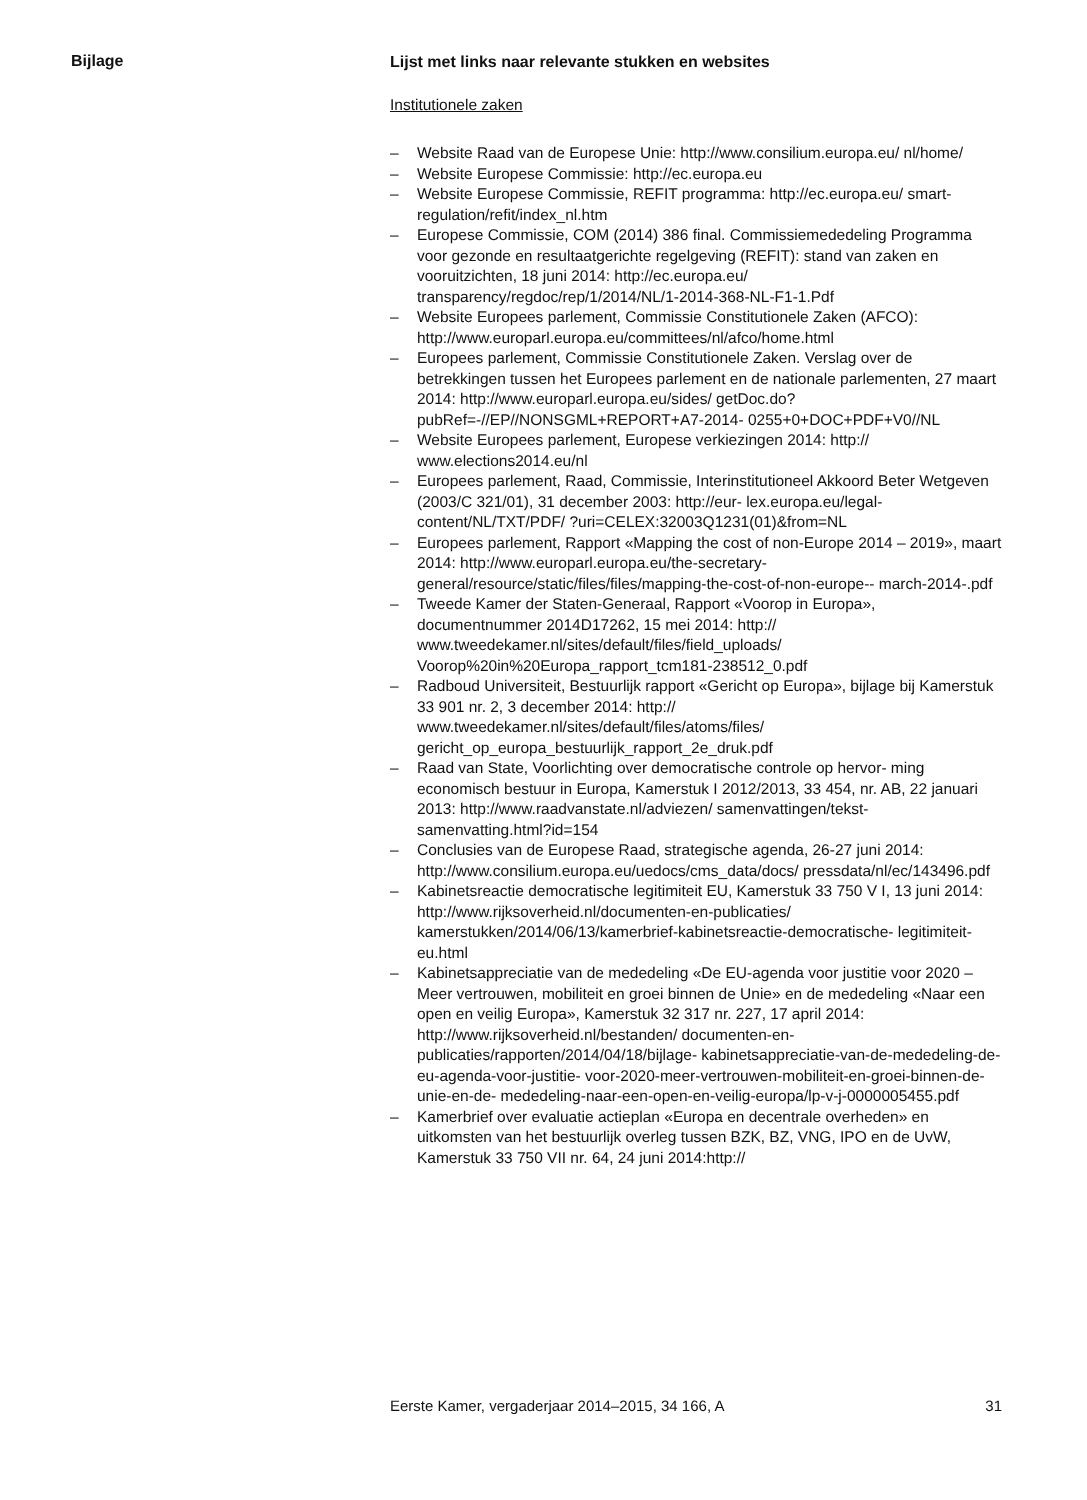Bijlage
Lijst met links naar relevante stukken en websites
Institutionele zaken
– Website Raad van de Europese Unie: http://www.consilium.europa.eu/ nl/home/
– Website Europese Commissie: http://ec.europa.eu
– Website Europese Commissie, REFIT programma: http://ec.europa.eu/ smart-regulation/refit/index_nl.htm
– Europese Commissie, COM (2014) 386 final. Commissiemededeling Programma voor gezonde en resultaatgerichte regelgeving (REFIT): stand van zaken en vooruitzichten, 18 juni 2014: http://ec.europa.eu/ transparency/regdoc/rep/1/2014/NL/1-2014-368-NL-F1-1.Pdf
– Website Europees parlement, Commissie Constitutionele Zaken (AFCO): http://www.europarl.europa.eu/committees/nl/afco/home.html
– Europees parlement, Commissie Constitutionele Zaken. Verslag over de betrekkingen tussen het Europees parlement en de nationale parlementen, 27 maart 2014: http://www.europarl.europa.eu/sides/ getDoc.do?pubRef=-//EP//NONSGML+REPORT+A7-2014- 0255+0+DOC+PDF+V0//NL
– Website Europees parlement, Europese verkiezingen 2014: http:// www.elections2014.eu/nl
– Europees parlement, Raad, Commissie, Interinstitutioneel Akkoord Beter Wetgeven (2003/C 321/01), 31 december 2003: http://eur- lex.europa.eu/legal-content/NL/TXT/PDF/ ?uri=CELEX:32003Q1231(01)&from=NL
– Europees parlement, Rapport «Mapping the cost of non-Europe 2014 – 2019», maart 2014: http://www.europarl.europa.eu/the-secretary- general/resource/static/files/files/mapping-the-cost-of-non-europe-- march-2014-.pdf
– Tweede Kamer der Staten-Generaal, Rapport «Voorop in Europa», documentnummer 2014D17262, 15 mei 2014: http:// www.tweedekamer.nl/sites/default/files/field_uploads/ Voorop%20in%20Europa_rapport_tcm181-238512_0.pdf
– Radboud Universiteit, Bestuurlijk rapport «Gericht op Europa», bijlage bij Kamerstuk 33 901 nr. 2, 3 december 2014: http:// www.tweedekamer.nl/sites/default/files/atoms/files/ gericht_op_europa_bestuurlijk_rapport_2e_druk.pdf
– Raad van State, Voorlichting over democratische controle op hervor- ming economisch bestuur in Europa, Kamerstuk I 2012/2013, 33 454, nr. AB, 22 januari 2013: http://www.raadvanstate.nl/adviezen/ samenvattingen/tekst-samenvatting.html?id=154
– Conclusies van de Europese Raad, strategische agenda, 26-27 juni 2014: http://www.consilium.europa.eu/uedocs/cms_data/docs/ pressdata/nl/ec/143496.pdf
– Kabinetsreactie democratische legitimiteit EU, Kamerstuk 33 750 V I, 13 juni 2014: http://www.rijksoverheid.nl/documenten-en-publicaties/ kamerstukken/2014/06/13/kamerbrief-kabinetsreactie-democratische- legitimiteit-eu.html
– Kabinetsappreciatie van de mededeling «De EU-agenda voor justitie voor 2020 – Meer vertrouwen, mobiliteit en groei binnen de Unie» en de mededeling «Naar een open en veilig Europa», Kamerstuk 32 317 nr. 227, 17 april 2014: http://www.rijksoverheid.nl/bestanden/ documenten-en-publicaties/rapporten/2014/04/18/bijlage- kabinetsappreciatie-van-de-mededeling-de-eu-agenda-voor-justitie- voor-2020-meer-vertrouwen-mobiliteit-en-groei-binnen-de-unie-en-de- mededeling-naar-een-open-en-veilig-europa/lp-v-j-0000005455.pdf
– Kamerbrief over evaluatie actieplan «Europa en decentrale overheden» en uitkomsten van het bestuurlijk overleg tussen BZK, BZ, VNG, IPO en de UvW, Kamerstuk 33 750 VII nr. 64, 24 juni 2014:http://
Eerste Kamer, vergaderjaar 2014–2015, 34 166, A 31